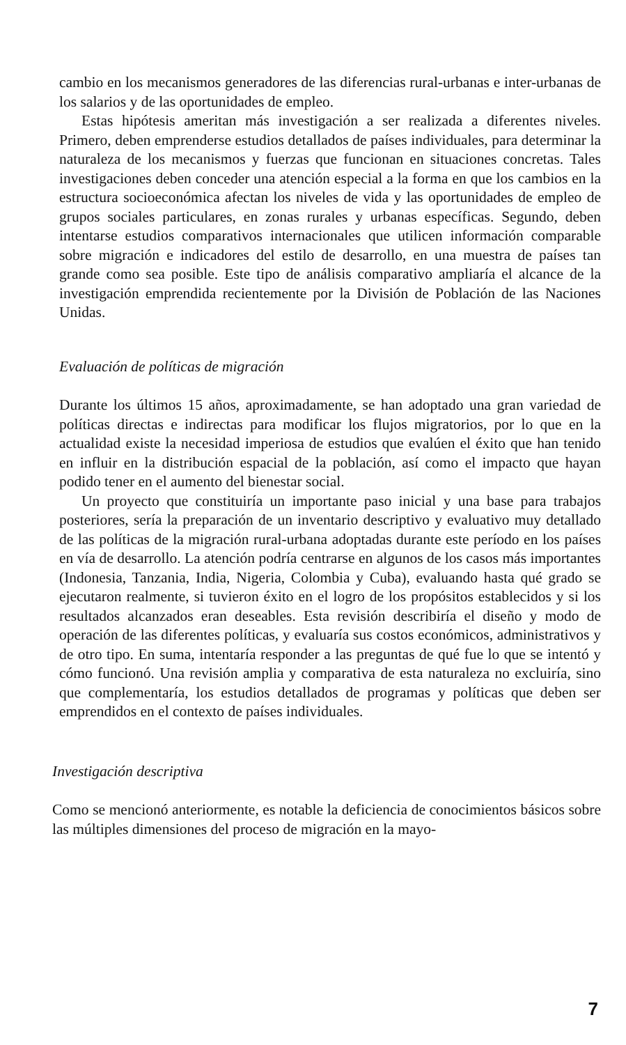cambio en los mecanismos generadores de las diferencias rural-urbanas e inter-urbanas de los salarios y de las oportunidades de empleo.
Estas hipótesis ameritan más investigación a ser realizada a diferentes niveles. Primero, deben emprenderse estudios detallados de países individuales, para determinar la naturaleza de los mecanismos y fuerzas que funcionan en situaciones concretas. Tales investigaciones deben conceder una atención especial a la forma en que los cambios en la estructura socioeconómica afectan los niveles de vida y las oportunidades de empleo de grupos sociales particulares, en zonas rurales y urbanas específicas. Segundo, deben intentarse estudios comparativos internacionales que utilicen información comparable sobre migración e indicadores del estilo de desarrollo, en una muestra de países tan grande como sea posible. Este tipo de análisis comparativo ampliaría el alcance de la investigación emprendida recientemente por la División de Población de las Naciones Unidas.
Evaluación de políticas de migración
Durante los últimos 15 años, aproximadamente, se han adoptado una gran variedad de políticas directas e indirectas para modificar los flujos migratorios, por lo que en la actualidad existe la necesidad imperiosa de estudios que evalúen el éxito que han tenido en influir en la distribución espacial de la población, así como el impacto que hayan podido tener en el aumento del bienestar social.
Un proyecto que constituiría un importante paso inicial y una base para trabajos posteriores, sería la preparación de un inventario descriptivo y evaluativo muy detallado de las políticas de la migración rural-urbana adoptadas durante este período en los países en vía de desarrollo. La atención podría centrarse en algunos de los casos más importantes (Indonesia, Tanzania, India, Nigeria, Colombia y Cuba), evaluando hasta qué grado se ejecutaron realmente, si tuvieron éxito en el logro de los propósitos establecidos y si los resultados alcanzados eran deseables. Esta revisión describiría el diseño y modo de operación de las diferentes políticas, y evaluaría sus costos económicos, administrativos y de otro tipo. En suma, intentaría responder a las preguntas de qué fue lo que se intentó y cómo funcionó. Una revisión amplia y comparativa de esta naturaleza no excluiría, sino que complementaría, los estudios detallados de programas y políticas que deben ser emprendidos en el contexto de países individuales.
Investigación descriptiva
Como se mencionó anteriormente, es notable la deficiencia de conocimientos básicos sobre las múltiples dimensiones del proceso de migración en la mayo-
7